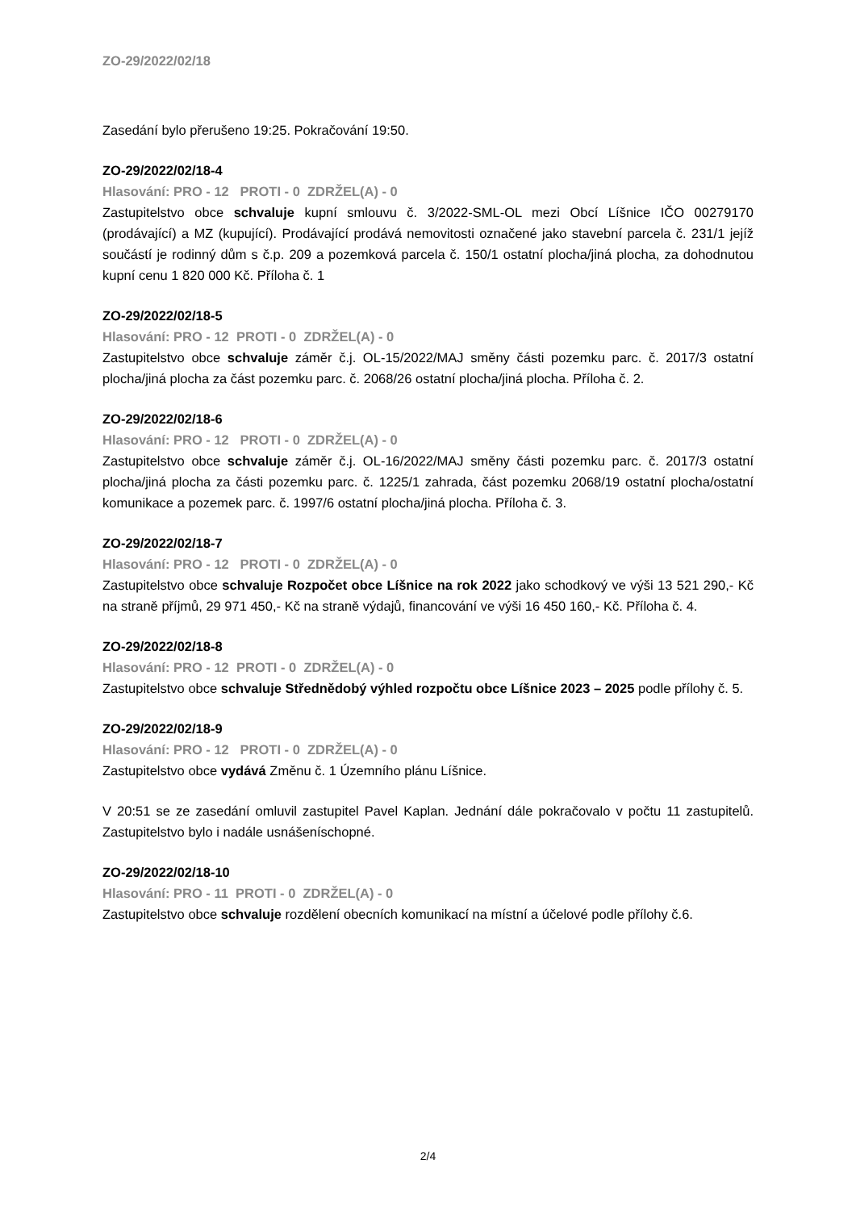ZO-29/2022/02/18
Zasedání bylo přerušeno 19:25. Pokračování 19:50.
ZO-29/2022/02/18-4
Hlasování: PRO - 12 PROTI - 0 ZDRŽEL(A) - 0
Zastupitelstvo obce schvaluje kupní smlouvu č. 3/2022-SML-OL mezi Obcí Líšnice IČO 00279170 (prodávající) a MZ (kupující). Prodávající prodává nemovitosti označené jako stavební parcela č. 231/1 jejíž součástí je rodinný dům s č.p. 209 a pozemková parcela č. 150/1 ostatní plocha/jiná plocha, za dohodnutou kupní cenu 1 820 000 Kč. Příloha č. 1
ZO-29/2022/02/18-5
Hlasování: PRO - 12 PROTI - 0 ZDRŽEL(A) - 0
Zastupitelstvo obce schvaluje záměr č.j. OL-15/2022/MAJ směny části pozemku parc. č. 2017/3 ostatní plocha/jiná plocha za část pozemku parc. č. 2068/26 ostatní plocha/jiná plocha. Příloha č. 2.
ZO-29/2022/02/18-6
Hlasování: PRO - 12 PROTI - 0 ZDRŽEL(A) - 0
Zastupitelstvo obce schvaluje záměr č.j. OL-16/2022/MAJ směny části pozemku parc. č. 2017/3 ostatní plocha/jiná plocha za části pozemku parc. č. 1225/1 zahrada, část pozemku 2068/19 ostatní plocha/ostatní komunikace a pozemek parc. č. 1997/6 ostatní plocha/jiná plocha. Příloha č. 3.
ZO-29/2022/02/18-7
Hlasování: PRO - 12 PROTI - 0 ZDRŽEL(A) - 0
Zastupitelstvo obce schvaluje Rozpočet obce Líšnice na rok 2022 jako schodkový ve výši 13 521 290,- Kč na straně příjmů, 29 971 450,- Kč na straně výdajů, financování ve výši 16 450 160,- Kč. Příloha č. 4.
ZO-29/2022/02/18-8
Hlasování: PRO - 12 PROTI - 0 ZDRŽEL(A) - 0
Zastupitelstvo obce schvaluje Střednědobý výhled rozpočtu obce Líšnice 2023 – 2025 podle přílohy č. 5.
ZO-29/2022/02/18-9
Hlasování: PRO - 12 PROTI - 0 ZDRŽEL(A) - 0
Zastupitelstvo obce vydává Změnu č. 1 Územního plánu Líšnice.
V 20:51 se ze zasedání omluvil zastupitel Pavel Kaplan. Jednání dále pokračovalo v počtu 11 zastupitelů. Zastupitelstvo bylo i nadále usnášeníschopné.
ZO-29/2022/02/18-10
Hlasování: PRO - 11 PROTI - 0 ZDRŽEL(A) - 0
Zastupitelstvo obce schvaluje rozdělení obecních komunikací na místní a účelové podle přílohy č.6.
2/4